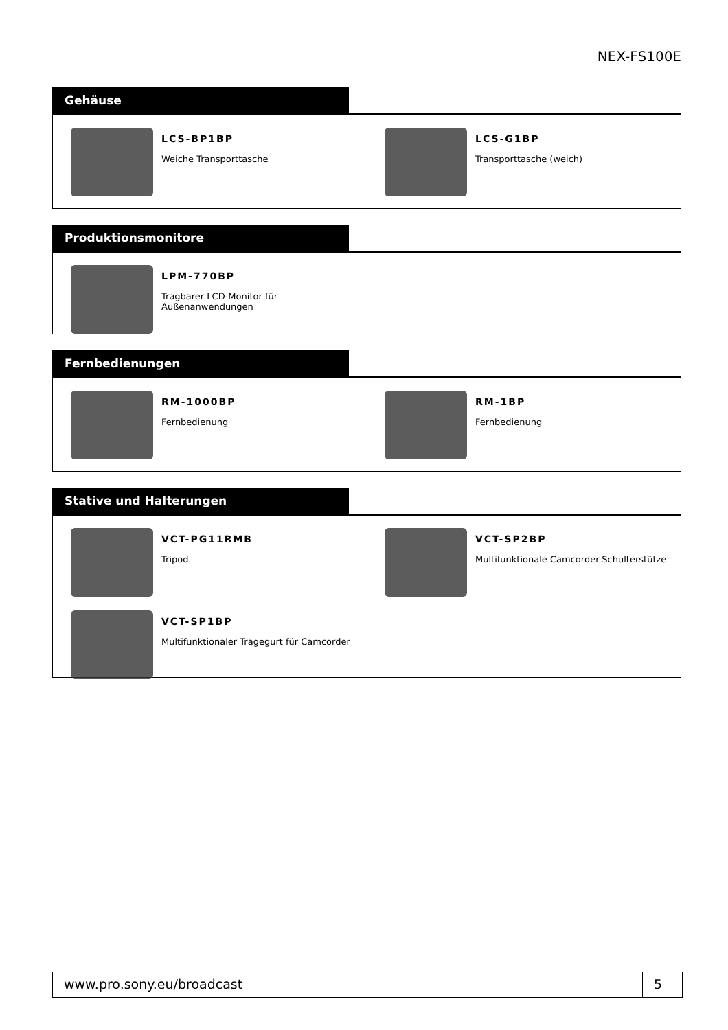NEX-FS100E
Gehäuse
LCS-BP1BP
Weiche Transporttasche
LCS-G1BP
Transporttasche (weich)
Produktionsmonitore
LPM-770BP
Tragbarer LCD-Monitor für
Außenanwendungen
Fernbedienungen
RM-1000BP
Fernbedienung
RM-1BP
Fernbedienung
Stative und Halterungen
VCT-PG11RMB
Tripod
VCT-SP2BP
Multifunktionale Camcorder-Schulterstütze
VCT-SP1BP
Multifunktionaler Tragegurt für Camcorder
www.pro.sony.eu/broadcast 5